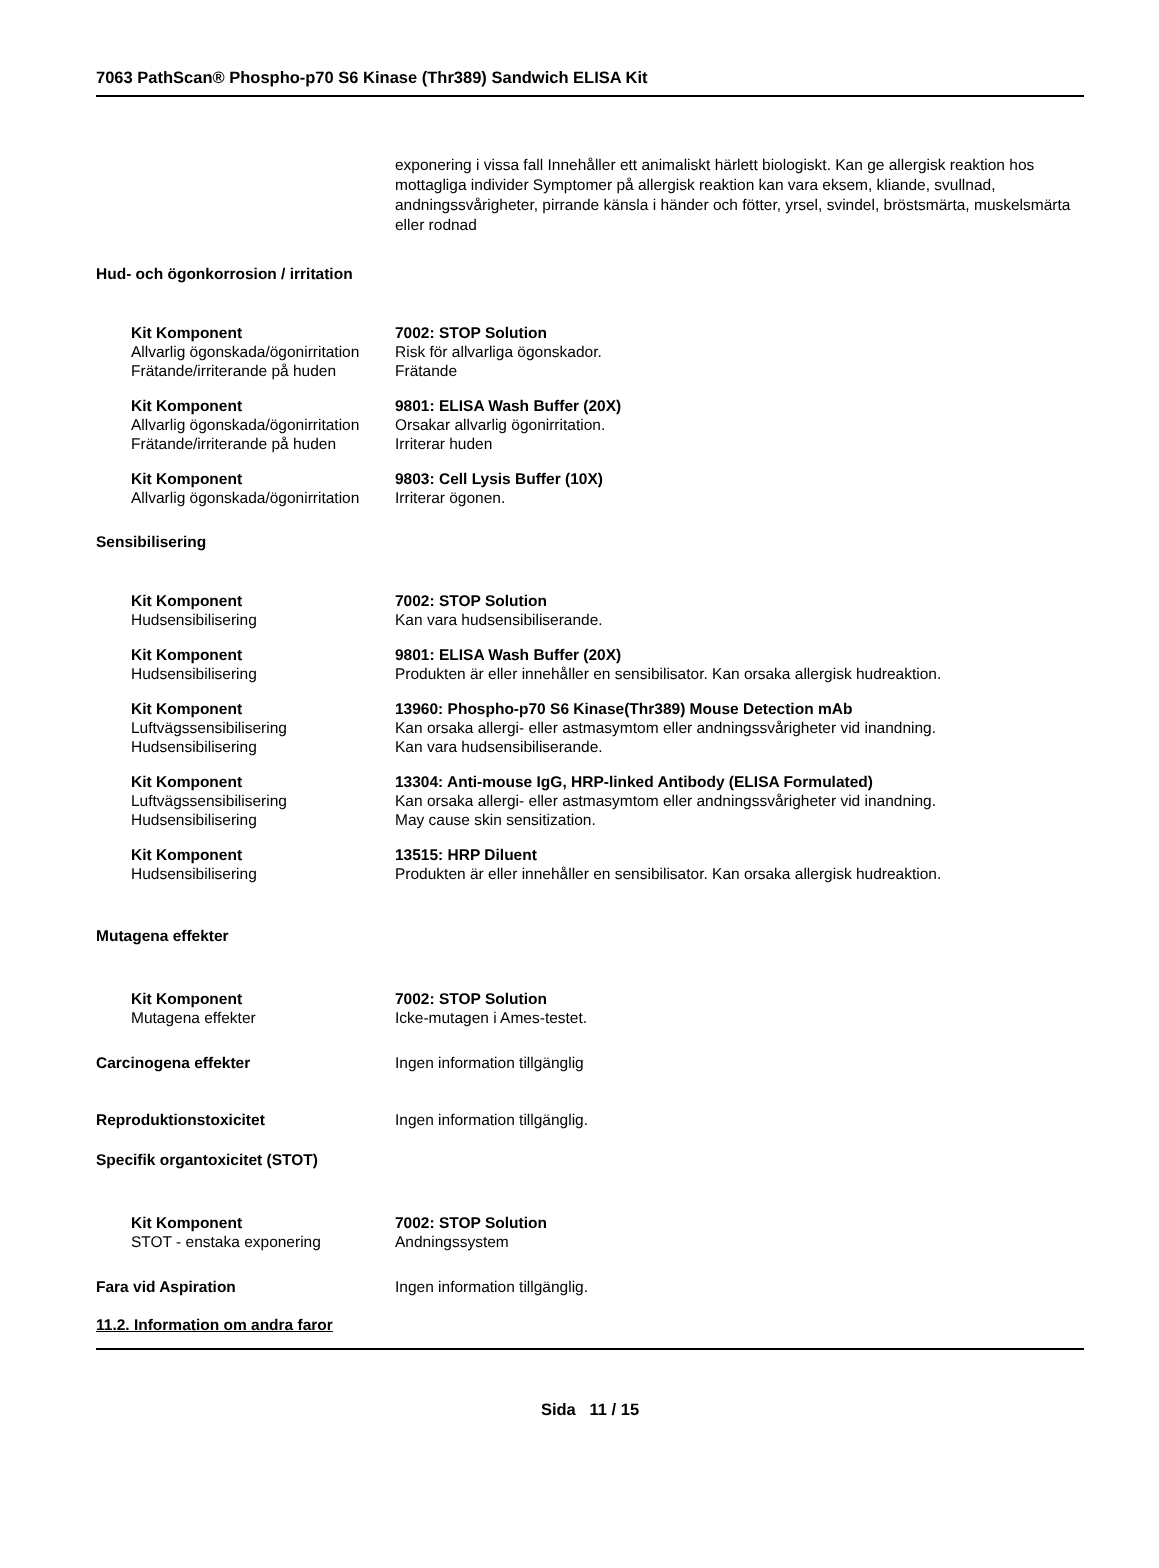7063 PathScan® Phospho-p70 S6 Kinase (Thr389) Sandwich ELISA Kit
exponering i vissa fall Innehåller ett animaliskt härlett biologiskt. Kan ge allergisk reaktion hos mottagliga individer Symptomer på allergisk reaktion kan vara eksem, kliande, svullnad, andningssvårigheter, pirrande känsla i händer och fötter, yrsel, svindel, bröstsmärta, muskelsmärta eller rodnad
Hud- och ögonkorrosion / irritation
| Kit Komponent | 7002: STOP Solution |
| Allvarlig ögonskada/ögonirritation | Risk för allvarliga ögonskador. |
| Frätande/irriterande på huden | Frätande |
| Kit Komponent | 9801: ELISA Wash Buffer (20X) |
| Allvarlig ögonskada/ögonirritation | Orsakar allvarlig ögonirritation. |
| Frätande/irriterande på huden | Irriterar huden |
| Kit Komponent | 9803: Cell Lysis Buffer (10X) |
| Allvarlig ögonskada/ögonirritation | Irriterar ögonen. |
Sensibilisering
| Kit Komponent | 7002: STOP Solution |
| Hudsensibilisering | Kan vara hudsensibiliserande. |
| Kit Komponent | 9801: ELISA Wash Buffer (20X) |
| Hudsensibilisering | Produkten är eller innehåller en sensibilisator. Kan orsaka allergisk hudreaktion. |
| Kit Komponent | 13960: Phospho-p70 S6 Kinase(Thr389) Mouse Detection mAb |
| Luftvägssensibilisering | Kan orsaka allergi- eller astmasymtom eller andningssvårigheter vid inandning. |
| Hudsensibilisering | Kan vara hudsensibiliserande. |
| Kit Komponent | 13304: Anti-mouse IgG, HRP-linked Antibody (ELISA Formulated) |
| Luftvägssensibilisering | Kan orsaka allergi- eller astmasymtom eller andningssvårigheter vid inandning. |
| Hudsensibilisering | May cause skin sensitization. |
| Kit Komponent | 13515: HRP Diluent |
| Hudsensibilisering | Produkten är eller innehåller en sensibilisator. Kan orsaka allergisk hudreaktion. |
Mutagena effekter
| Kit Komponent | 7002: STOP Solution |
| Mutagena effekter | Icke-mutagen i Ames-testet. |
| Carcinogena effekter | Ingen information tillgänglig |
| Reproduktionstoxicitet | Ingen information tillgänglig. |
Specifik organtoxicitet (STOT)
| Kit Komponent | 7002: STOP Solution |
| STOT - enstaka exponering | Andningssystem |
| Fara vid Aspiration | Ingen information tillgänglig. |
11.2. Information om andra faror
Sida 11 / 15